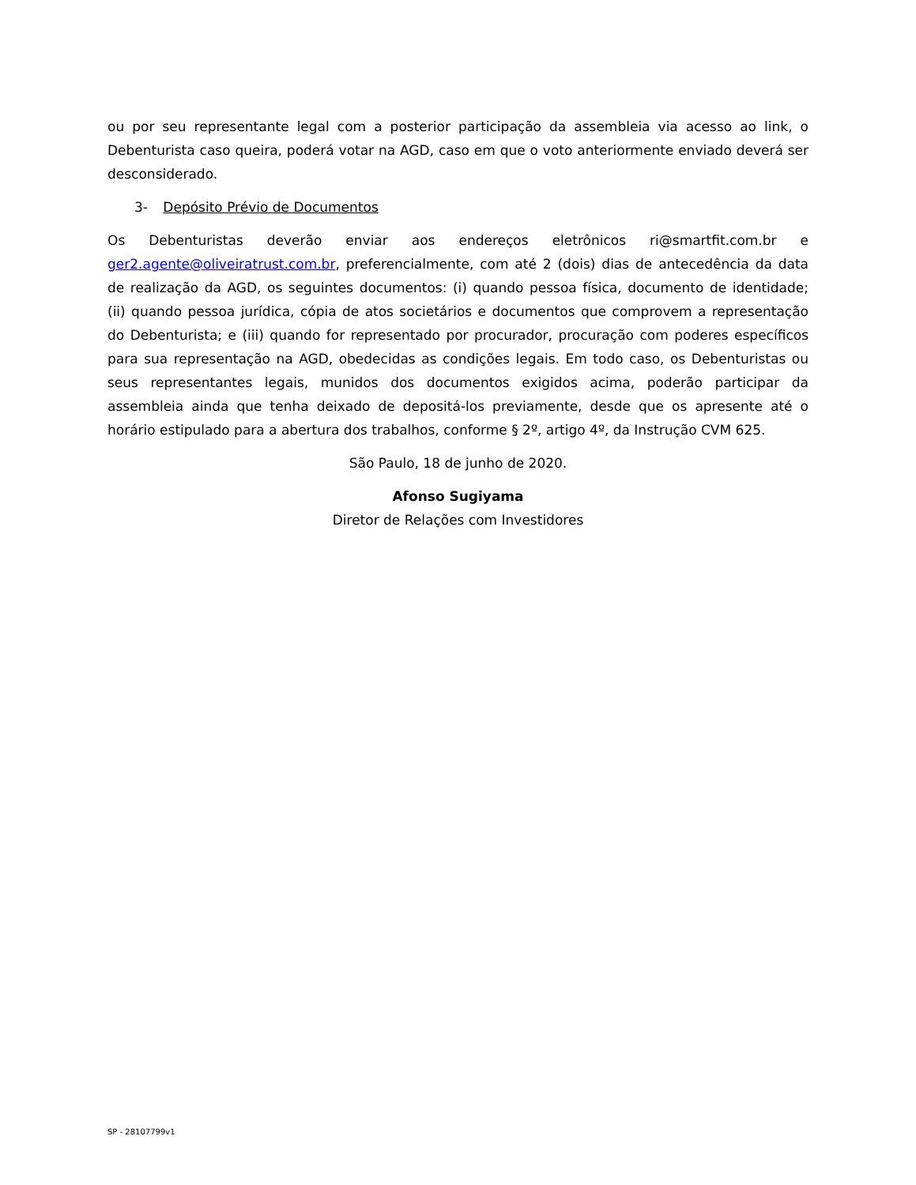ou por seu representante legal com a posterior participação da assembleia via acesso ao link, o Debenturista caso queira, poderá votar na AGD, caso em que o voto anteriormente enviado deverá ser desconsiderado.
3- Depósito Prévio de Documentos
Os Debenturistas deverão enviar aos endereços eletrônicos ri@smartfit.com.br e ger2.agente@oliveiratrust.com.br, preferencialmente, com até 2 (dois) dias de antecedência da data de realização da AGD, os seguintes documentos: (i) quando pessoa física, documento de identidade; (ii) quando pessoa jurídica, cópia de atos societários e documentos que comprovem a representação do Debenturista; e (iii) quando for representado por procurador, procuração com poderes específicos para sua representação na AGD, obedecidas as condições legais. Em todo caso, os Debenturistas ou seus representantes legais, munidos dos documentos exigidos acima, poderão participar da assembleia ainda que tenha deixado de depositá-los previamente, desde que os apresente até o horário estipulado para a abertura dos trabalhos, conforme § 2º, artigo 4º, da Instrução CVM 625.
São Paulo, 18 de junho de 2020.
Afonso Sugiyama
Diretor de Relações com Investidores
SP - 28107799v1